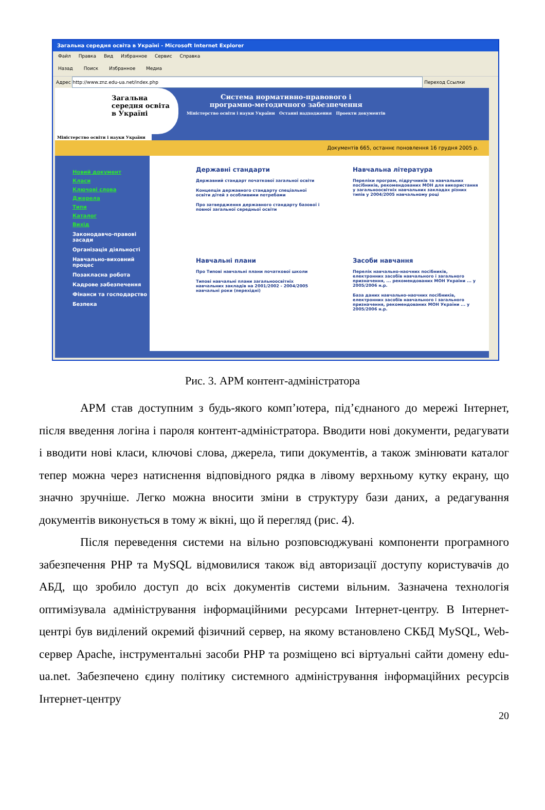Загальна середня освіта в Україні - Microsoft Internet Explorer
Файл Правка Вид Избранное Сервис Справка
Назад Поиск Избранное Медиа
Адрес http://www.znz.edu-ua.net/index.php Переход Ссылки
Загальна
середня освіта
в Україні
Система нормативно-правового і
програмно-методичного забезпечення
Міністерство освіти і науки України Останні надходження Проекти документів
Міністерство освіти і науки України
Документів 665, останнє поновлення 16 грудня 2005 р.
Новий документ
Класи
Ключові слова
Джерела
Типи
Каталог
Вихід
Законодавчо-правові засади
Організація діяльності
Навчально-виховний процес
Позакласна робота
Кадрове забезпечення
Фінанси та господарство
Безпека
Державні стандарти
Державний стандарт початкової загальної освіти
Концепція державного стандарту спеціальної освіти дітей з особливими потребами
Про затвердження державного стандарту базової і повної загальної середньої освіти
Навчальна література
Переліки програм, підручників та навчальних посібників, рекомендованих МОН для використання у загальноосвітніх навчальних закладах різних типів у 2004/2005 навчальному році
Навчальні плани
Про Типові навчальні плани початкової школи
Типові навчальні плани загальноосвітніх навчальних закладів на 2001/2002 - 2004/2005 навчальні роки (перехідні)
Засоби навчання
Перелік навчально-наочних посібників, електронних засобів навчального і загального призначення, ... рекомендованих МОН України ... у 2005/2006 н.р.
База даних навчально-наочних посібників, електронних засобів навчального і загального призначення, рекомендованих МОН України ... у 2005/2006 н.р.
Рис. 3. АРМ контент-адміністратора
АРМ став доступним з будь-якого комп’ютера, під’єднаного до мережі Інтернет, після введення логіна і пароля контент-адміністратора. Вводити нові документи, редагувати і вводити нові класи, ключові слова, джерела, типи документів, а також змінювати каталог тепер можна через натиснення відповідного рядка в лівому верхньому кутку екрану, що значно зручніше. Легко можна вносити зміни в структуру бази даних, а редагування документів виконується в тому ж вікні, що й перегляд (рис. 4).
Після переведення системи на вільно розповсюджувані компоненти програмного забезпечення PHP та MySQL відмовилися також від авторизації доступу користувачів до АБД, що зробило доступ до всіх документів системи вільним. Зазначена технологія оптимізувала адміністрування інформаційними ресурсами Інтернет-центру. В Інтернет-центрі був виділений окремий фізичний сервер, на якому встановлено СКБД MySQL, Web-сервер Apache, інструментальні засоби PHP та розміщено всі віртуальні сайти домену edu-ua.net. Забезпечено єдину політику системного адміністрування інформаційних ресурсів Інтернет-центру
20